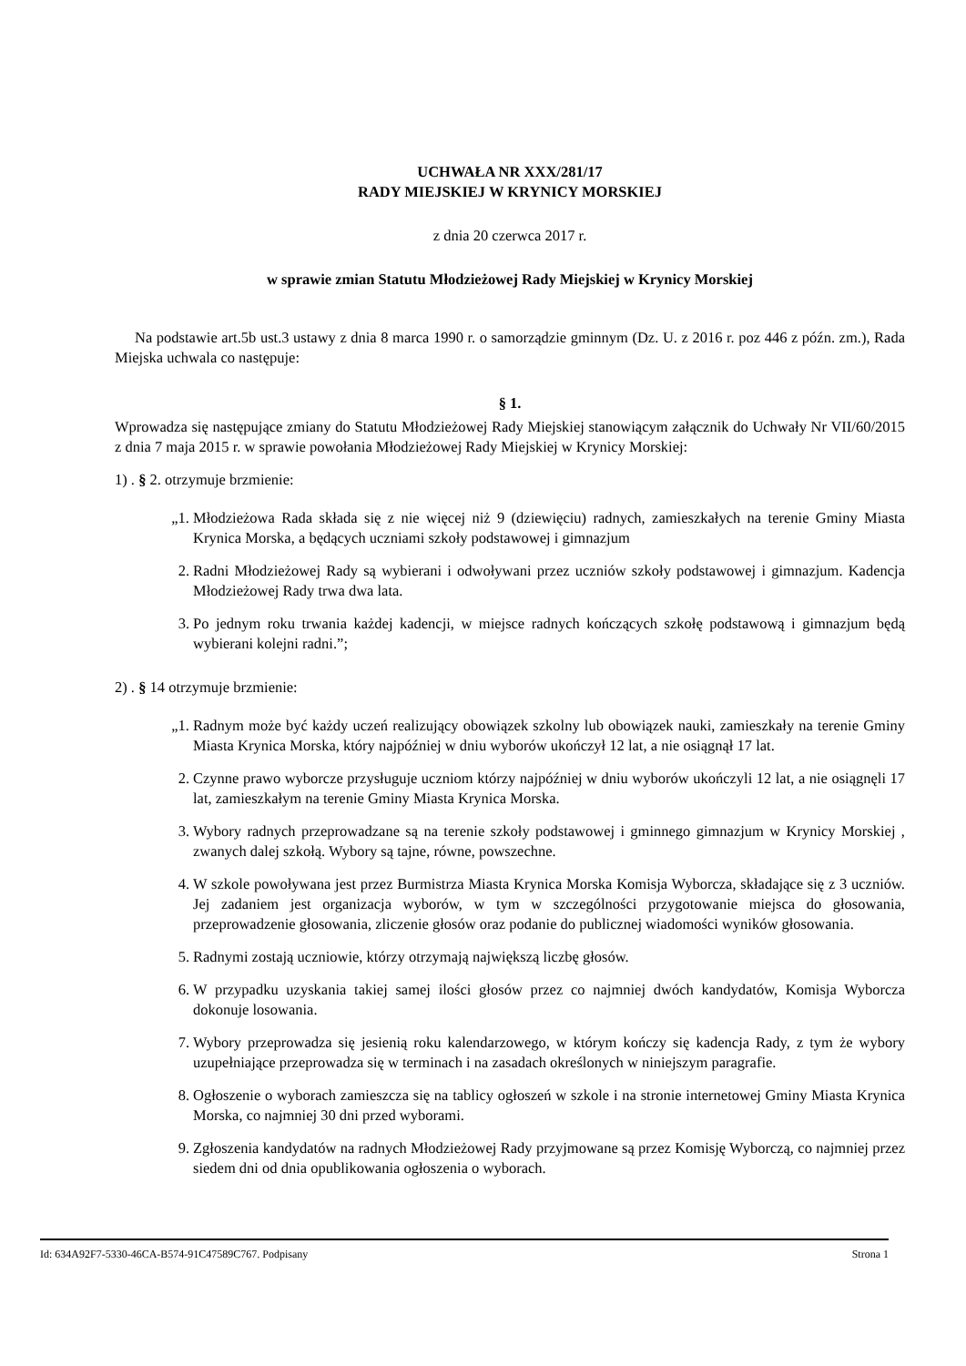UCHWAŁA NR XXX/281/17
RADY MIEJSKIEJ W KRYNICY MORSKIEJ
z dnia 20 czerwca 2017 r.
w sprawie zmian Statutu Młodzieżowej Rady Miejskiej w Krynicy Morskiej
Na podstawie art.5b ust.3 ustawy z dnia 8 marca 1990 r. o samorządzie gminnym (Dz. U. z 2016 r. poz 446 z późn. zm.), Rada Miejska uchwala co następuje:
§ 1.
Wprowadza się następujące zmiany do Statutu Młodzieżowej Rady Miejskiej stanowiącym załącznik do Uchwały Nr VII/60/2015 z dnia 7 maja 2015 r. w sprawie powołania Młodzieżowej Rady Miejskiej w Krynicy Morskiej:
1) . § 2. otrzymuje brzmienie:
„1. Młodzieżowa Rada składa się z nie więcej niż 9 (dziewięciu) radnych, zamieszkałych na terenie Gminy Miasta Krynica Morska, a będących uczniami szkoły podstawowej i gimnazjum
2. Radni Młodzieżowej Rady są wybierani i odwoływani przez uczniów szkoły podstawowej i gimnazjum. Kadencja Młodzieżowej Rady trwa dwa lata.
3. Po jednym roku trwania każdej kadencji, w miejsce radnych kończących szkołę podstawową i gimnazjum będą wybierani kolejni radni.”;
2) . § 14 otrzymuje brzmienie:
„1. Radnym może być każdy uczeń realizujący obowiązek szkolny lub obowiązek nauki, zamieszkały na terenie Gminy Miasta Krynica Morska, który najpóźniej w dniu wyborów ukończył 12 lat, a nie osiągnął 17 lat.
2. Czynne prawo wyborcze przysługuje uczniom którzy najpóźniej w dniu wyborów ukończyli 12 lat, a nie osiągnęli 17 lat, zamieszkałym na terenie Gminy Miasta Krynica Morska.
3. Wybory radnych przeprowadzane są na terenie szkoły podstawowej i gminnego gimnazjum w Krynicy Morskiej , zwanych dalej szkołą. Wybory są tajne, równe, powszechne.
4. W szkole powoływana jest przez Burmistrza Miasta Krynica Morska Komisja Wyborcza, składające się z 3 uczniów. Jej zadaniem jest organizacja wyborów, w tym w szczególności przygotowanie miejsca do głosowania, przeprowadzenie głosowania, zliczenie głosów oraz podanie do publicznej wiadomości wyników głosowania.
5. Radnymi zostają uczniowie, którzy otrzymają największą liczbę głosów.
6. W przypadku uzyskania takiej samej ilości głosów przez co najmniej dwóch kandydatów, Komisja Wyborcza dokonuje losowania.
7. Wybory przeprowadza się jesienią roku kalendarzowego, w którym kończy się kadencja Rady, z tym że wybory uzupełniające przeprowadza się w terminach i na zasadach określonych w niniejszym paragrafie.
8. Ogłoszenie o wyborach zamieszcza się na tablicy ogłoszeń w szkole i na stronie internetowej Gminy Miasta Krynica Morska, co najmniej 30 dni przed wyborami.
9. Zgłoszenia kandydatów na radnych Młodzieżowej Rady przyjmowane są przez Komisję Wyborczą, co najmniej przez siedem dni od dnia opublikowania ogłoszenia o wyborach.
Id: 634A92F7-5330-46CA-B574-91C47589C767. Podpisany Strona 1